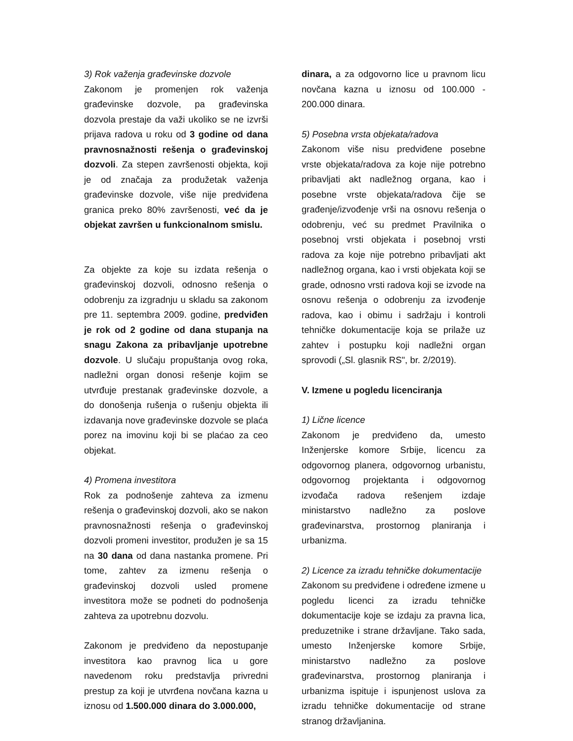3) Rok važenja građevinske dozvole
Zakonom je promenjen rok važenja građevinske dozvole, pa građevinska dozvola prestaje da važi ukoliko se ne izvrši prijava radova u roku od 3 godine od dana pravnosnažnosti rešenja o građevinskoj dozvoli. Za stepen završenosti objekta, koji je od značaja za produžetak važenja građevinske dozvole, više nije predviđena granica preko 80% završenosti, već da je objekat završen u funkcionalnom smislu.
Za objekte za koje su izdata rešenja o građevinskoj dozvoli, odnosno rešenja o odobrenju za izgradnju u skladu sa zakonom pre 11. septembra 2009. godine, predviđen je rok od 2 godine od dana stupanja na snagu Zakona za pribavljanje upotrebne dozvole. U slučaju propuštanja ovog roka, nadležni organ donosi rešenje kojim se utvrđuje prestanak građevinske dozvole, a do donošenja rušenja o rušenju objekta ili izdavanja nove građevinske dozvole se plaća porez na imovinu koji bi se plaćao za ceo objekat.
4) Promena investitora
Rok za podnošenje zahteva za izmenu rešenja o građevinskoj dozvoli, ako se nakon pravnosnažnosti rešenja o građevinskoj dozvoli promeni investitor, produžen je sa 15 na 30 dana od dana nastanka promene. Pri tome, zahtev za izmenu rešenja o građevinskoj dozvoli usled promene investitora može se podneti do podnošenja zahteva za upotrebnu dozvolu.
Zakonom je predviđeno da nepostupanje investitora kao pravnog lica u gore navedenom roku predstavlja privredni prestup za koji je utvrđena novčana kazna u iznosu od 1.500.000 dinara do 3.000.000,
dinara, a za odgovorno lice u pravnom licu novčana kazna u iznosu od 100.000 - 200.000 dinara.
5) Posebna vrsta objekata/radova
Zakonom više nisu predviđene posebne vrste objekata/radova za koje nije potrebno pribavljati akt nadležnog organa, kao i posebne vrste objekata/radova čije se građenje/izvođenje vrši na osnovu rešenja o odobrenju, već su predmet Pravilnika o posebnoj vrsti objekata i posebnoj vrsti radova za koje nije potrebno pribavljati akt nadležnog organa, kao i vrsti objekata koji se grade, odnosno vrsti radova koji se izvode na osnovu rešenja o odobrenju za izvođenje radova, kao i obimu i sadržaju i kontroli tehničke dokumentacije koja se prilaže uz zahtev i postupku koji nadležni organ sprovodi („Sl. glasnik RS", br. 2/2019).
V. Izmene u pogledu licenciranja
1) Lične licence
Zakonom je predviđeno da, umesto Inženjerske komore Srbije, licencu za odgovornog planera, odgovornog urbanistu, odgovornog projektanta i odgovornog izvođača radova rešenjem izdaje ministarstvo nadležno za poslove građevinarstva, prostornog planiranja i urbanizma.
2) Licence za izradu tehničke dokumentacije
Zakonom su predviđene i određene izmene u pogledu licenci za izradu tehničke dokumentacije koje se izdaju za pravna lica, preduzetnike i strane državljane. Tako sada, umesto Inženjerske komore Srbije, ministarstvo nadležno za poslove građevinarstva, prostornog planiranja i urbanizma ispituje i ispunjenost uslova za izradu tehničke dokumentacije od strane stranog državljanina.